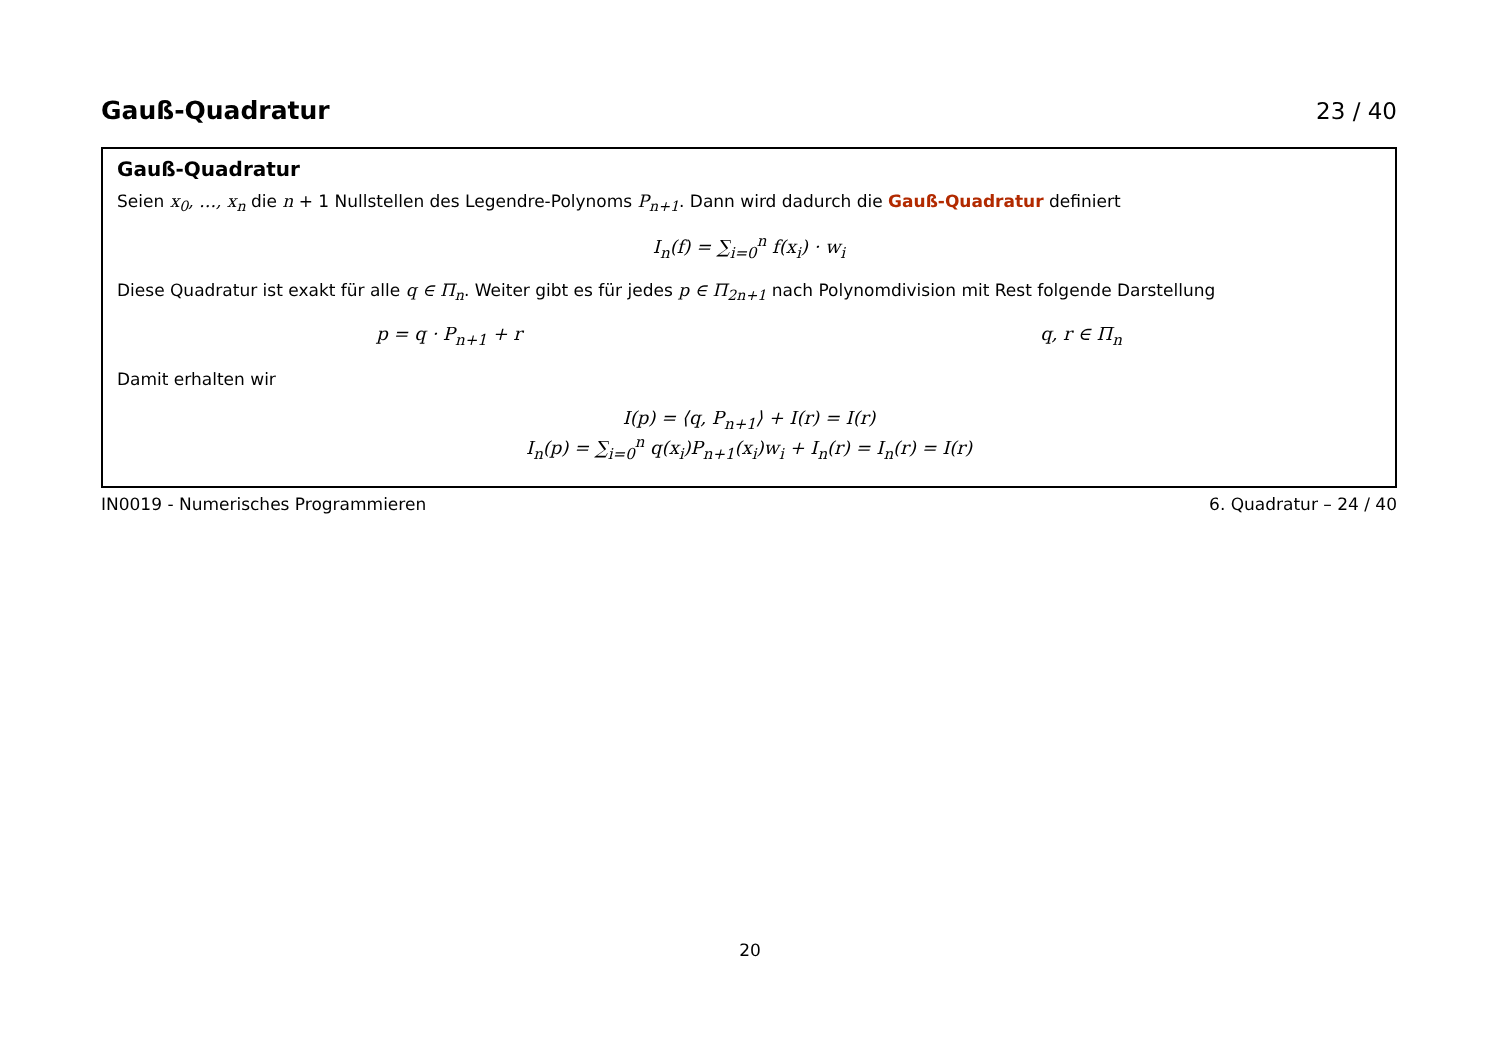Gauß-Quadratur 23 / 40
Gauß-Quadratur
Seien x<sub>0</sub>, …, x<sub>n</sub> die n + 1 Nullstellen des Legendre-Polynoms P<sub>n+1</sub>. Dann wird dadurch die Gauß-Quadratur definiert
I<sub>n</sub>(f) = ∑<sub>i=0</sub><sup>n</sup> f(x<sub>i</sub>) · w<sub>i</sub>
Diese Quadratur ist exakt für alle q ∈ Π<sub>n</sub>. Weiter gibt es für jedes p ∈ Π<sub>2n+1</sub> nach Polynomdivision mit Rest folgende Darstellung
p = q · P<sub>n+1</sub> + r q, r ∈ Π<sub>n</sub>
Damit erhalten wir
I(p) = ⟨q, P<sub>n+1</sub>⟩ + I(r) = I(r)
I<sub>n</sub>(p) = ∑<sub>i=0</sub><sup>n</sup> q(x<sub>i</sub>)P<sub>n+1</sub>(x<sub>i</sub>)w<sub>i</sub> + I<sub>n</sub>(r) = I<sub>n</sub>(r) = I(r)
IN0019 - Numerisches Programmieren 6. Quadratur – 24 / 40
20